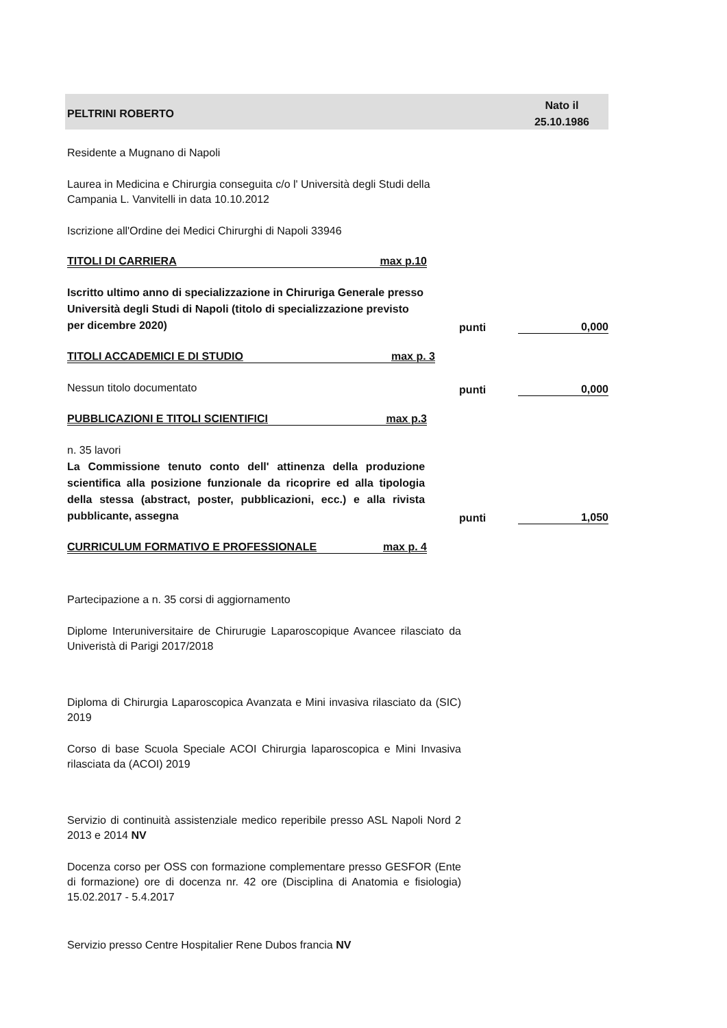PELTRINI ROBERTO Nato il
25.10.1986
Residente a Mugnano di Napoli
Laurea in Medicina e Chirurgia conseguita c/o l' Università degli Studi della Campania L. Vanvitelli in data 10.10.2012
Iscrizione all'Ordine dei Medici Chirurghi di Napoli 33946
TITOLI DI CARRIERA max p.10
Iscritto ultimo anno di specializzazione in Chiruriga Generale presso Università degli Studi di Napoli (titolo di specializzazione previsto per dicembre 2020)
punti
0,000
TITOLI ACCADEMICI E DI STUDIO max p. 3
Nessun titolo documentato
punti
0,000
PUBBLICAZIONI E TITOLI SCIENTIFICI max p.3
n. 35 lavori
La Commissione tenuto conto dell' attinenza della produzione scientifica alla posizione funzionale da ricoprire ed alla tipologia della stessa (abstract, poster, pubblicazioni, ecc.) e alla rivista pubblicante, assegna
punti
1,050
CURRICULUM FORMATIVO E PROFESSIONALE max p. 4
Partecipazione a n. 35 corsi di aggiornamento
Diplome Interuniversitaire de Chirurugie Laparoscopique Avancee rilasciato da Univeristà di Parigi 2017/2018
Diploma di Chirurgia Laparoscopica Avanzata e Mini invasiva rilasciato da (SIC) 2019
Corso di base Scuola Speciale ACOI Chirurgia laparoscopica e Mini Invasiva rilasciata da (ACOI) 2019
Servizio di continuità assistenziale medico reperibile presso ASL Napoli Nord 2 2013 e 2014 NV
Docenza corso per OSS con formazione complementare presso GESFOR (Ente di formazione) ore di docenza nr. 42 ore (Disciplina di Anatomia e fisiologia) 15.02.2017 - 5.4.2017
Servizio presso Centre Hospitalier Rene Dubos francia NV